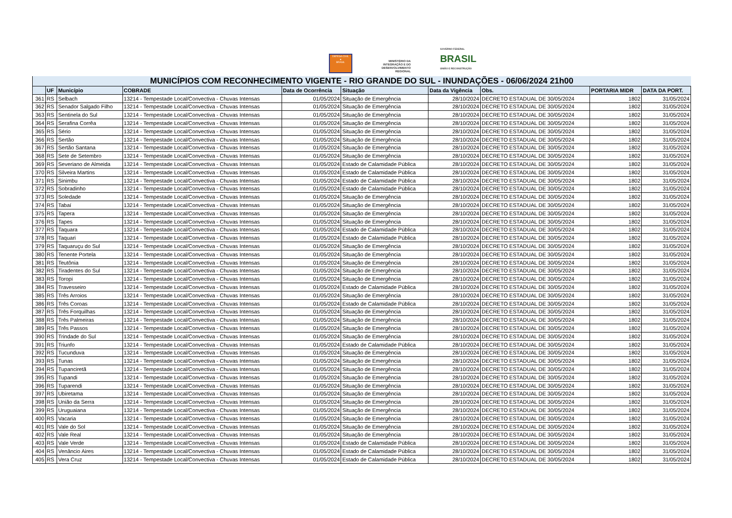DEFESA CIVIL
▲
BRASIL
MINISTÉRIO DA
INTEGRAÇÃO E DO
DESENVOLVIMENTO
REGIONAL
GOVERNO FEDERAL
BRASIL
UNIÃO E RECONSTRUÇÃO
| MUNICÍPIOS COM RECONHECIMENTO VIGENTE - RIO GRANDE DO SUL - INUNDAÇÕES - 06/06/2024 21h00 | | | | | | | | | |
| --- | --- | --- | --- | --- | --- | --- | --- | --- | --- |
| | UF | Município | COBRADE | Data de Ocorrência | Situação | Data da Vigência | Obs. | PORTARIA MIDR | DATA DA PORT. |
| 361 | RS | Selbach | 13214 - Tempestade Local/Convectiva - Chuvas Intensas | 01/05/2024 | Situação de Emergência | 28/10/2024 | DECRETO ESTADUAL DE 30/05/2024 | 1802 | 31/05/2024 |
| 362 | RS | Senador Salgado Filho | 13214 - Tempestade Local/Convectiva - Chuvas Intensas | 01/05/2024 | Situação de Emergência | 28/10/2024 | DECRETO ESTADUAL DE 30/05/2024 | 1802 | 31/05/2024 |
| 363 | RS | Sentinela do Sul | 13214 - Tempestade Local/Convectiva - Chuvas Intensas | 01/05/2024 | Situação de Emergência | 28/10/2024 | DECRETO ESTADUAL DE 30/05/2024 | 1802 | 31/05/2024 |
| 364 | RS | Serafina Corrêa | 13214 - Tempestade Local/Convectiva - Chuvas Intensas | 01/05/2024 | Situação de Emergência | 28/10/2024 | DECRETO ESTADUAL DE 30/05/2024 | 1802 | 31/05/2024 |
| 365 | RS | Sério | 13214 - Tempestade Local/Convectiva - Chuvas Intensas | 01/05/2024 | Situação de Emergência | 28/10/2024 | DECRETO ESTADUAL DE 30/05/2024 | 1802 | 31/05/2024 |
| 366 | RS | Sertão | 13214 - Tempestade Local/Convectiva - Chuvas Intensas | 01/05/2024 | Situação de Emergência | 28/10/2024 | DECRETO ESTADUAL DE 30/05/2024 | 1802 | 31/05/2024 |
| 367 | RS | Sertão Santana | 13214 - Tempestade Local/Convectiva - Chuvas Intensas | 01/05/2024 | Situação de Emergência | 28/10/2024 | DECRETO ESTADUAL DE 30/05/2024 | 1802 | 31/05/2024 |
| 368 | RS | Sete de Setembro | 13214 - Tempestade Local/Convectiva - Chuvas Intensas | 01/05/2024 | Situação de Emergência | 28/10/2024 | DECRETO ESTADUAL DE 30/05/2024 | 1802 | 31/05/2024 |
| 369 | RS | Severiano de Almeida | 13214 - Tempestade Local/Convectiva - Chuvas Intensas | 01/05/2024 | Estado de Calamidade Pública | 28/10/2024 | DECRETO ESTADUAL DE 30/05/2024 | 1802 | 31/05/2024 |
| 370 | RS | Silveira Martins | 13214 - Tempestade Local/Convectiva - Chuvas Intensas | 01/05/2024 | Estado de Calamidade Pública | 28/10/2024 | DECRETO ESTADUAL DE 30/05/2024 | 1802 | 31/05/2024 |
| 371 | RS | Sinimbu | 13214 - Tempestade Local/Convectiva - Chuvas Intensas | 01/05/2024 | Estado de Calamidade Pública | 28/10/2024 | DECRETO ESTADUAL DE 30/05/2024 | 1802 | 31/05/2024 |
| 372 | RS | Sobradinho | 13214 - Tempestade Local/Convectiva - Chuvas Intensas | 01/05/2024 | Estado de Calamidade Pública | 28/10/2024 | DECRETO ESTADUAL DE 30/05/2024 | 1802 | 31/05/2024 |
| 373 | RS | Soledade | 13214 - Tempestade Local/Convectiva - Chuvas Intensas | 01/05/2024 | Situação de Emergência | 28/10/2024 | DECRETO ESTADUAL DE 30/05/2024 | 1802 | 31/05/2024 |
| 374 | RS | Tabaí | 13214 - Tempestade Local/Convectiva - Chuvas Intensas | 01/05/2024 | Situação de Emergência | 28/10/2024 | DECRETO ESTADUAL DE 30/05/2024 | 1802 | 31/05/2024 |
| 375 | RS | Tapera | 13214 - Tempestade Local/Convectiva - Chuvas Intensas | 01/05/2024 | Situação de Emergência | 28/10/2024 | DECRETO ESTADUAL DE 30/05/2024 | 1802 | 31/05/2024 |
| 376 | RS | Tapes | 13214 - Tempestade Local/Convectiva - Chuvas Intensas | 01/05/2024 | Situação de Emergência | 28/10/2024 | DECRETO ESTADUAL DE 30/05/2024 | 1802 | 31/05/2024 |
| 377 | RS | Taquara | 13214 - Tempestade Local/Convectiva - Chuvas Intensas | 01/05/2024 | Estado de Calamidade Pública | 28/10/2024 | DECRETO ESTADUAL DE 30/05/2024 | 1802 | 31/05/2024 |
| 378 | RS | Taquari | 13214 - Tempestade Local/Convectiva - Chuvas Intensas | 01/05/2024 | Estado de Calamidade Pública | 28/10/2024 | DECRETO ESTADUAL DE 30/05/2024 | 1802 | 31/05/2024 |
| 379 | RS | Taquaruçu do Sul | 13214 - Tempestade Local/Convectiva - Chuvas Intensas | 01/05/2024 | Situação de Emergência | 28/10/2024 | DECRETO ESTADUAL DE 30/05/2024 | 1802 | 31/05/2024 |
| 380 | RS | Tenente Portela | 13214 - Tempestade Local/Convectiva - Chuvas Intensas | 01/05/2024 | Situação de Emergência | 28/10/2024 | DECRETO ESTADUAL DE 30/05/2024 | 1802 | 31/05/2024 |
| 381 | RS | Teutônia | 13214 - Tempestade Local/Convectiva - Chuvas Intensas | 01/05/2024 | Situação de Emergência | 28/10/2024 | DECRETO ESTADUAL DE 30/05/2024 | 1802 | 31/05/2024 |
| 382 | RS | Tiradentes do Sul | 13214 - Tempestade Local/Convectiva - Chuvas Intensas | 01/05/2024 | Situação de Emergência | 28/10/2024 | DECRETO ESTADUAL DE 30/05/2024 | 1802 | 31/05/2024 |
| 383 | RS | Toropi | 13214 - Tempestade Local/Convectiva - Chuvas Intensas | 01/05/2024 | Situação de Emergência | 28/10/2024 | DECRETO ESTADUAL DE 30/05/2024 | 1802 | 31/05/2024 |
| 384 | RS | Travesseiro | 13214 - Tempestade Local/Convectiva - Chuvas Intensas | 01/05/2024 | Estado de Calamidade Pública | 28/10/2024 | DECRETO ESTADUAL DE 30/05/2024 | 1802 | 31/05/2024 |
| 385 | RS | Três Arroios | 13214 - Tempestade Local/Convectiva - Chuvas Intensas | 01/05/2024 | Situação de Emergência | 28/10/2024 | DECRETO ESTADUAL DE 30/05/2024 | 1802 | 31/05/2024 |
| 386 | RS | Três Coroas | 13214 - Tempestade Local/Convectiva - Chuvas Intensas | 01/05/2024 | Estado de Calamidade Pública | 28/10/2024 | DECRETO ESTADUAL DE 30/05/2024 | 1802 | 31/05/2024 |
| 387 | RS | Três Forquilhas | 13214 - Tempestade Local/Convectiva - Chuvas Intensas | 01/05/2024 | Situação de Emergência | 28/10/2024 | DECRETO ESTADUAL DE 30/05/2024 | 1802 | 31/05/2024 |
| 388 | RS | Três Palmeiras | 13214 - Tempestade Local/Convectiva - Chuvas Intensas | 01/05/2024 | Situação de Emergência | 28/10/2024 | DECRETO ESTADUAL DE 30/05/2024 | 1802 | 31/05/2024 |
| 389 | RS | Três Passos | 13214 - Tempestade Local/Convectiva - Chuvas Intensas | 01/05/2024 | Situação de Emergência | 28/10/2024 | DECRETO ESTADUAL DE 30/05/2024 | 1802 | 31/05/2024 |
| 390 | RS | Trindade do Sul | 13214 - Tempestade Local/Convectiva - Chuvas Intensas | 01/05/2024 | Situação de Emergência | 28/10/2024 | DECRETO ESTADUAL DE 30/05/2024 | 1802 | 31/05/2024 |
| 391 | RS | Triunfo | 13214 - Tempestade Local/Convectiva - Chuvas Intensas | 01/05/2024 | Estado de Calamidade Pública | 28/10/2024 | DECRETO ESTADUAL DE 30/05/2024 | 1802 | 31/05/2024 |
| 392 | RS | Tucunduva | 13214 - Tempestade Local/Convectiva - Chuvas Intensas | 01/05/2024 | Situação de Emergência | 28/10/2024 | DECRETO ESTADUAL DE 30/05/2024 | 1802 | 31/05/2024 |
| 393 | RS | Tunas | 13214 - Tempestade Local/Convectiva - Chuvas Intensas | 01/05/2024 | Situação de Emergência | 28/10/2024 | DECRETO ESTADUAL DE 30/05/2024 | 1802 | 31/05/2024 |
| 394 | RS | Tupanciretã | 13214 - Tempestade Local/Convectiva - Chuvas Intensas | 01/05/2024 | Situação de Emergência | 28/10/2024 | DECRETO ESTADUAL DE 30/05/2024 | 1802 | 31/05/2024 |
| 395 | RS | Tupandi | 13214 - Tempestade Local/Convectiva - Chuvas Intensas | 01/05/2024 | Situação de Emergência | 28/10/2024 | DECRETO ESTADUAL DE 30/05/2024 | 1802 | 31/05/2024 |
| 396 | RS | Tuparendi | 13214 - Tempestade Local/Convectiva - Chuvas Intensas | 01/05/2024 | Situação de Emergência | 28/10/2024 | DECRETO ESTADUAL DE 30/05/2024 | 1802 | 31/05/2024 |
| 397 | RS | Ubiretama | 13214 - Tempestade Local/Convectiva - Chuvas Intensas | 01/05/2024 | Situação de Emergência | 28/10/2024 | DECRETO ESTADUAL DE 30/05/2024 | 1802 | 31/05/2024 |
| 398 | RS | União da Serra | 13214 - Tempestade Local/Convectiva - Chuvas Intensas | 01/05/2024 | Situação de Emergência | 28/10/2024 | DECRETO ESTADUAL DE 30/05/2024 | 1802 | 31/05/2024 |
| 399 | RS | Uruguaiana | 13214 - Tempestade Local/Convectiva - Chuvas Intensas | 01/05/2024 | Situação de Emergência | 28/10/2024 | DECRETO ESTADUAL DE 30/05/2024 | 1802 | 31/05/2024 |
| 400 | RS | Vacaria | 13214 - Tempestade Local/Convectiva - Chuvas Intensas | 01/05/2024 | Situação de Emergência | 28/10/2024 | DECRETO ESTADUAL DE 30/05/2024 | 1802 | 31/05/2024 |
| 401 | RS | Vale do Sol | 13214 - Tempestade Local/Convectiva - Chuvas Intensas | 01/05/2024 | Situação de Emergência | 28/10/2024 | DECRETO ESTADUAL DE 30/05/2024 | 1802 | 31/05/2024 |
| 402 | RS | Vale Real | 13214 - Tempestade Local/Convectiva - Chuvas Intensas | 01/05/2024 | Situação de Emergência | 28/10/2024 | DECRETO ESTADUAL DE 30/05/2024 | 1802 | 31/05/2024 |
| 403 | RS | Vale Verde | 13214 - Tempestade Local/Convectiva - Chuvas Intensas | 01/05/2024 | Estado de Calamidade Pública | 28/10/2024 | DECRETO ESTADUAL DE 30/05/2024 | 1802 | 31/05/2024 |
| 404 | RS | Venâncio Aires | 13214 - Tempestade Local/Convectiva - Chuvas Intensas | 01/05/2024 | Estado de Calamidade Pública | 28/10/2024 | DECRETO ESTADUAL DE 30/05/2024 | 1802 | 31/05/2024 |
| 405 | RS | Vera Cruz | 13214 - Tempestade Local/Convectiva - Chuvas Intensas | 01/05/2024 | Estado de Calamidade Pública | 28/10/2024 | DECRETO ESTADUAL DE 30/05/2024 | 1802 | 31/05/2024 |